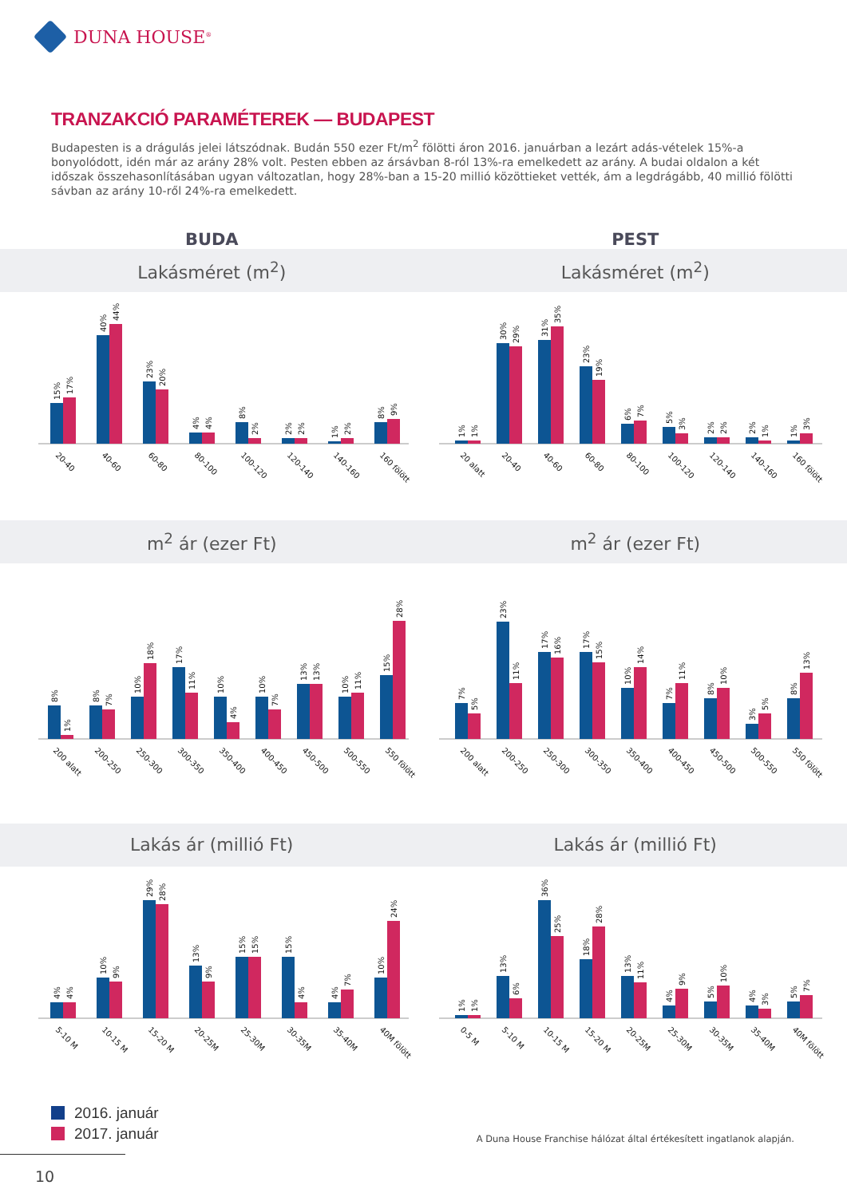DUNA HOUSE<sup>®</sup>
TRANZAKCIÓ PARAMÉTEREK — BUDAPEST
Budapesten is a drágulás jelei látszódnak. Budán 550 ezer Ft/m<sup>2</sup> fölötti áron 2016. januárban a lezárt adás-vételek 15%-a bonyolódott, idén már az arány 28% volt. Pesten ebben az ársávban 8-ról 13%-ra emelkedett az arány. A budai oldalon a két időszak összehasonlításában ugyan változatlan, hogy 28%-ban a 15-20 millió közöttieket vették, ám a legdrágább, 40 millió fölötti sávban az arány 10-ről 24%-ra emelkedett.
BUDA PEST
Lakásméret (m<sup>2</sup>) Lakásméret (m<sup>2</sup>)
15%
17%
40%
44%
23%
20%
4%
4%
8%
2%
2%
2%
1%
2%
8%
9%
20-40
40-60
60-80
80-100
100-120
120-140
140-160
160 fölött
1%
1%
30%
29%
31%
35%
23%
19%
6%
7%
5%
3%
2%
2%
2%
1%
1%
3%
20 alatt
20-40
40-60
60-80
80-100
100-120
120-140
140-160
160 fölött
m<sup>2</sup> ár (ezer Ft) m<sup>2</sup> ár (ezer Ft)
8%
1%
8%
7%
10%
18%
17%
11%
10%
4%
10%
7%
13%
13%
10%
11%
15%
28%
200 alatt
200-250
250-300
300-350
350-400
400-450
450-500
500-550
550 fölött
7%
5%
23%
11%
17%
16%
17%
15%
10%
14%
7%
11%
8%
10%
3%
5%
8%
13%
200 alatt
200-250
250-300
300-350
350-400
400-450
450-500
500-550
550 fölött
Lakás ár (millió Ft) Lakás ár (millió Ft)
4%
4%
10%
9%
29%
28%
13%
9%
15%
15%
15%
4%
4%
7%
10%
24%
5-10 M
10-15 M
15-20 M
20-25M
25-30M
30-35M
35-40M
40M fölött
1%
1%
13%
6%
36%
25%
18%
28%
13%
11%
4%
9%
5%
10%
4%
3%
5%
7%
0-5 M
5-10 M
10-15 M
15-20 M
20-25M
25-30M
30-35M
35-40M
40M fölött
2016. január
2017. január
A Duna House Franchise hálózat által értékesített ingatlanok alapján.
10